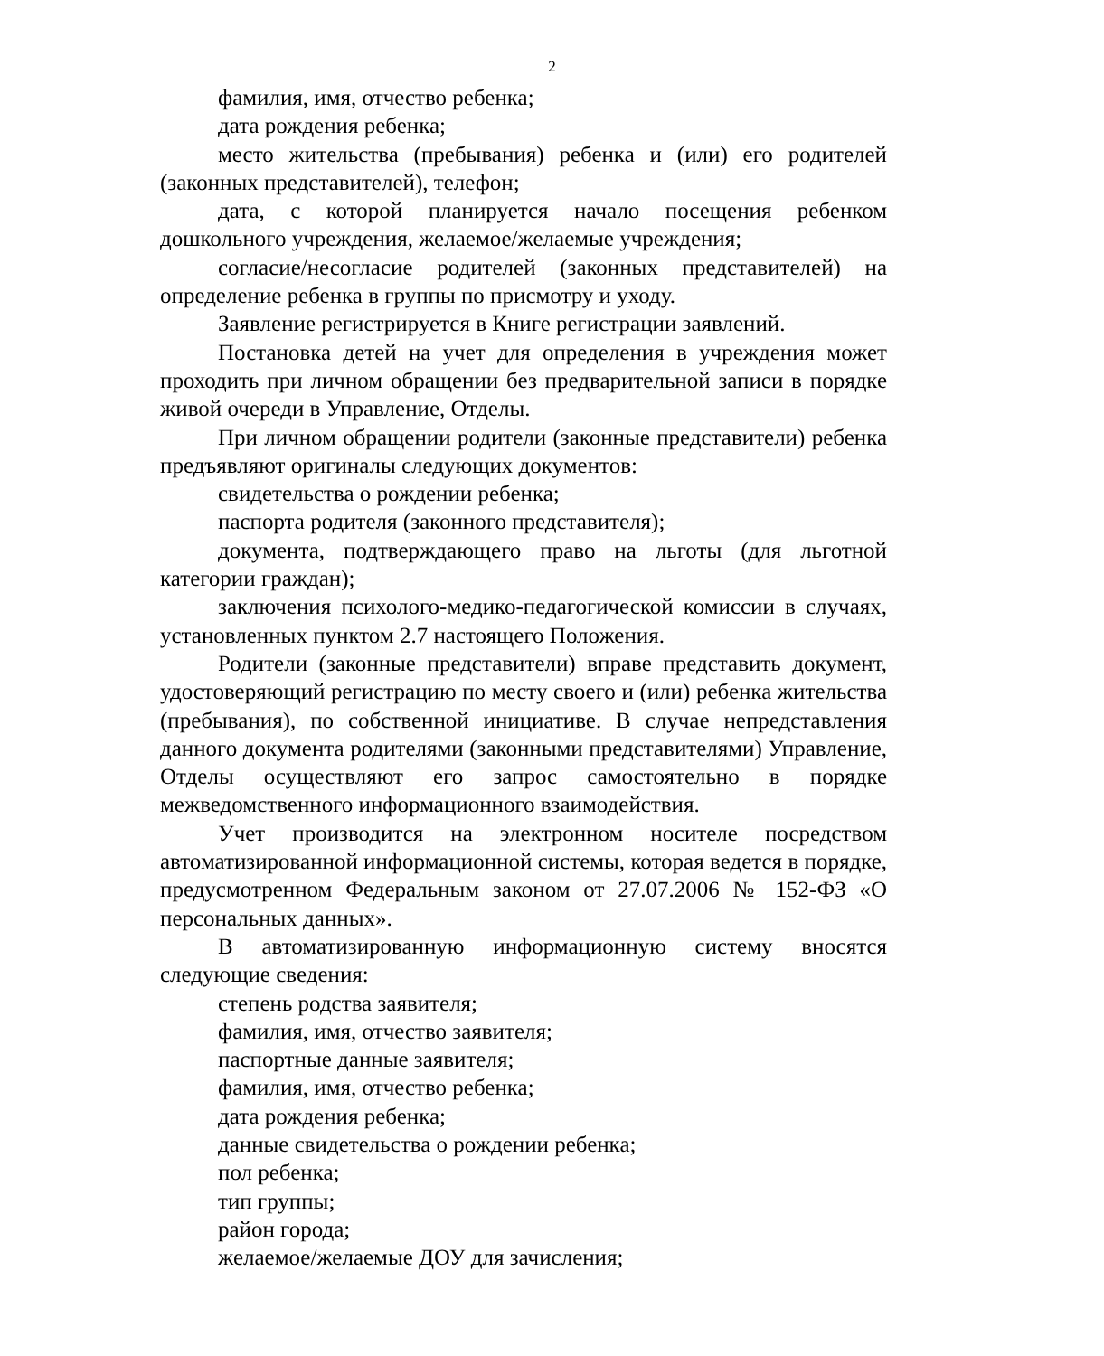2
фамилия, имя, отчество ребенка;
дата рождения ребенка;
место жительства (пребывания) ребенка и (или) его родителей (законных представителей), телефон;
дата, с которой планируется начало посещения ребенком дошкольного учреждения, желаемое/желаемые учреждения;
согласие/несогласие родителей (законных представителей) на определение ребенка в группы по присмотру и уходу.
Заявление регистрируется в Книге регистрации заявлений.
Постановка детей на учет для определения в учреждения может проходить при личном обращении без предварительной записи в порядке живой очереди в Управление, Отделы.
При личном обращении родители (законные представители) ребенка предъявляют оригиналы следующих документов:
свидетельства о рождении ребенка;
паспорта родителя (законного представителя);
документа, подтверждающего право на льготы (для льготной категории граждан);
заключения психолого-медико-педагогической комиссии в случаях, установленных пунктом 2.7 настоящего Положения.
Родители (законные представители) вправе представить документ, удостоверяющий регистрацию по месту своего и (или) ребенка жительства (пребывания), по собственной инициативе. В случае непредставления данного документа родителями (законными представителями) Управление, Отделы осуществляют его запрос самостоятельно в порядке межведомственного информационного взаимодействия.
Учет производится на электронном носителе посредством автоматизированной информационной системы, которая ведется в порядке, предусмотренном Федеральным законом от 27.07.2006 № 152-ФЗ «О персональных данных».
В автоматизированную информационную систему вносятся следующие сведения:
степень родства заявителя;
фамилия, имя, отчество заявителя;
паспортные данные заявителя;
фамилия, имя, отчество ребенка;
дата рождения ребенка;
данные свидетельства о рождении ребенка;
пол ребенка;
тип группы;
район города;
желаемое/желаемые ДОУ для зачисления;